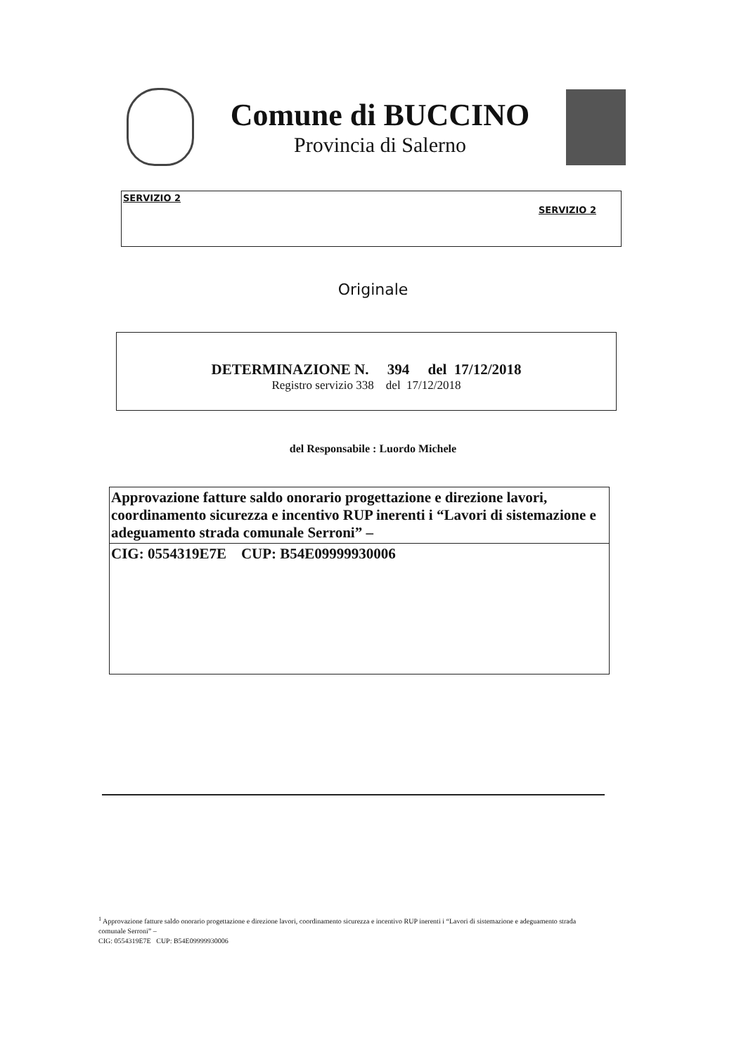Comune di BUCCINO
Provincia di Salerno
SERVIZIO 2
SERVIZIO 2
Originale
DETERMINAZIONE N. 394 del 17/12/2018
Registro servizio 338 del 17/12/2018
del Responsabile : Luordo Michele
Approvazione fatture saldo onorario progettazione e direzione lavori, coordinamento sicurezza e incentivo RUP inerenti i “Lavori di sistemazione e adeguamento strada comunale Serroni” –
CIG: 0554319E7E CUP: B54E09999930006
<sup>1</sup> Approvazione fatture saldo onorario progettazione e direzione lavori, coordinamento sicurezza e incentivo RUP inerenti i “Lavori di sistemazione e adeguamento strada comunale Serroni” –
CIG: 0554319E7E CUP: B54E09999930006